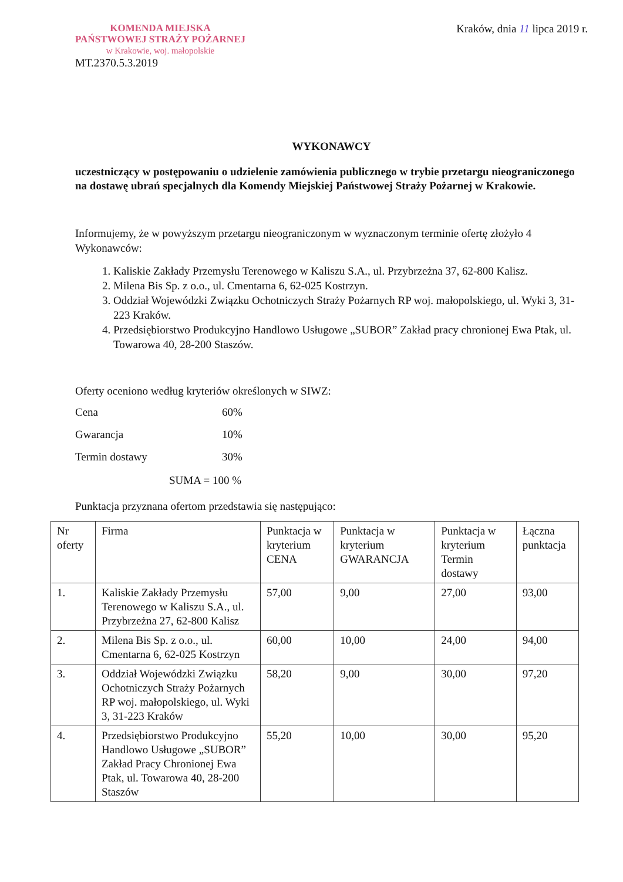KOMENDA MIEJSKA
PAŃSTWOWEJ STRAŻY POŻARNEJ
w Krakowie, woj. małopolskie
MT.2370.5.3.2019
Kraków, dnia 11 lipca 2019 r.
WYKONAWCY
uczestniczący w postępowaniu o udzielenie zamówienia publicznego w trybie przetargu nieograniczonego na dostawę ubrań specjalnych dla Komendy Miejskiej Państwowej Straży Pożarnej w Krakowie.
Informujemy, że w powyższym przetargu nieograniczonym w wyznaczonym terminie ofertę złożyło 4 Wykonawców:
1. Kaliskie Zakłady Przemysłu Terenowego w Kaliszu S.A., ul. Przybrzeżna 37, 62-800 Kalisz.
2. Milena Bis Sp. z o.o., ul. Cmentarna 6, 62-025 Kostrzyn.
3. Oddział Wojewódzki Związku Ochotniczych Straży Pożarnych RP woj. małopolskiego, ul. Wyki 3, 31-223 Kraków.
4. Przedsiębiorstwo Produkcyjno Handlowo Usługowe „SUBOR” Zakład pracy chronionej Ewa Ptak, ul. Towarowa 40, 28-200 Staszów.
Oferty oceniono według kryteriów określonych w SIWZ:
Cena 60% Gwarancja 10% Termin dostawy 30%
SUMA = 100 %
Punktacja przyznana ofertom przedstawia się następująco:
| Nr oferty | Firma | Punktacja w kryterium CENA | Punktacja w kryterium GWARANCJA | Punktacja w kryterium Termin dostawy | Łączna punktacja |
| --- | --- | --- | --- | --- | --- |
| 1. | Kaliskie Zakłady Przemysłu Terenowego w Kaliszu S.A., ul. Przybrzeżna 27, 62-800 Kalisz | 57,00 | 9,00 | 27,00 | 93,00 |
| 2. | Milena Bis Sp. z o.o., ul. Cmentarna 6, 62-025 Kostrzyn | 60,00 | 10,00 | 24,00 | 94,00 |
| 3. | Oddział Wojewódzki Związku Ochotniczych Straży Pożarnych RP woj. małopolskiego, ul. Wyki 3, 31-223 Kraków | 58,20 | 9,00 | 30,00 | 97,20 |
| 4. | Przedsiębiorstwo Produkcyjno Handlowo Usługowe „SUBOR” Zakład Pracy Chronionej Ewa Ptak, ul. Towarowa 40, 28-200 Staszów | 55,20 | 10,00 | 30,00 | 95,20 |